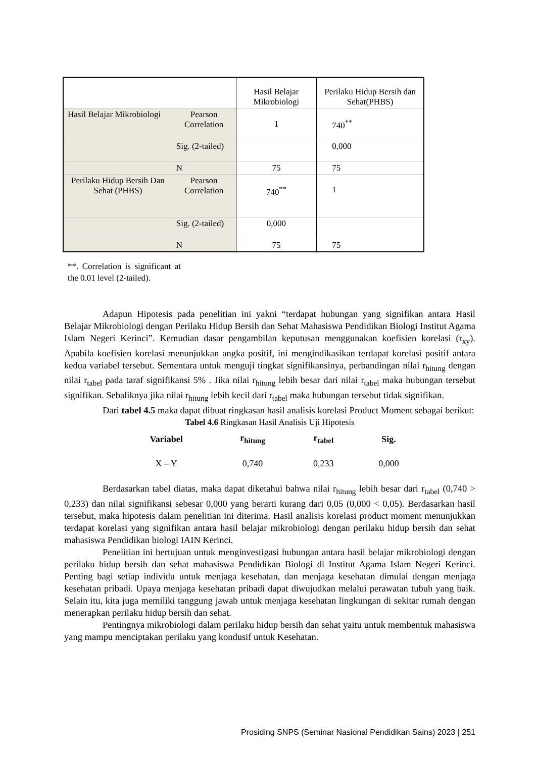| | | Hasil Belajar Mikrobiologi | Perilaku Hidup Bersih dan Sehat(PHBS) |
| Hasil Belajar Mikrobiologi | Pearson Correlation | 1 | 740<sup>**</sup> |
| | Sig. (2-tailed) | | 0,000 |
| | N | 75 | 75 |
| Perilaku Hidup Bersih Dan Sehat (PHBS) | Pearson Correlation | 740<sup>**</sup> | 1 |
| | Sig. (2-tailed) | 0,000 | |
| | N | 75 | 75 |
**. Correlation is significant at the 0.01 level (2-tailed).
Adapun Hipotesis pada penelitian ini yakni “terdapat hubungan yang signifikan antara Hasil Belajar Mikrobiologi dengan Perilaku Hidup Bersih dan Sehat Mahasiswa Pendidikan Biologi Institut Agama Islam Negeri Kerinci”. Kemudian dasar pengambilan keputusan menggunakan koefisien korelasi (r<sub>xy</sub>). Apabila koefisien korelasi menunjukkan angka positif, ini mengindikasikan terdapat korelasi positif antara kedua variabel tersebut. Sementara untuk menguji tingkat signifikansinya, perbandingan nilai r<sub>hitung</sub> dengan nilai r<sub>tabel</sub> pada taraf signifikansi 5% . Jika nilai r<sub>hitung</sub> lebih besar dari nilai r<sub>tabel</sub> maka hubungan tersebut signifikan. Sebaliknya jika nilai r<sub>hitung</sub> lebih kecil dari r<sub>tabel</sub> maka hubungan tersebut tidak signifikan.
Dari tabel 4.5 maka dapat dibuat ringkasan hasil analisis korelasi Product Moment sebagai berikut:
Tabel 4.6 Ringkasan Hasil Analisis Uji Hipotesis
| Variabel | r<sub>hitung</sub> | r<sub>tabel</sub> | Sig. |
| --- | --- | --- | --- |
| X – Y | 0,740 | 0,233 | 0,000 |
Berdasarkan tabel diatas, maka dapat diketahui bahwa nilai r<sub>hitung</sub> lebih besar dari r<sub>tabel</sub> (0,740 > 0,233) dan nilai signifikansi sebesar 0,000 yang berarti kurang dari 0,05 (0,000 < 0,05). Berdasarkan hasil tersebut, maka hipotesis dalam penelitian ini diterima. Hasil analisis korelasi product moment menunjukkan terdapat korelasi yang signifikan antara hasil belajar mikrobiologi dengan perilaku hidup bersih dan sehat mahasiswa Pendidikan biologi IAIN Kerinci.
Penelitian ini bertujuan untuk menginvestigasi hubungan antara hasil belajar mikrobiologi dengan perilaku hidup bersih dan sehat mahasiswa Pendidikan Biologi di Institut Agama Islam Negeri Kerinci. Penting bagi setiap individu untuk menjaga kesehatan, dan menjaga kesehatan dimulai dengan menjaga kesehatan pribadi. Upaya menjaga kesehatan pribadi dapat diwujudkan melalui perawatan tubuh yang baik. Selain itu, kita juga memiliki tanggung jawab untuk menjaga kesehatan lingkungan di sekitar rumah dengan menerapkan perilaku hidup bersih dan sehat.
Pentingnya mikrobiologi dalam perilaku hidup bersih dan sehat yaitu untuk membentuk mahasiswa yang mampu menciptakan perilaku yang kondusif untuk Kesehatan.
Prosiding SNPS (Seminar Nasional Pendidikan Sains) 2023 | 251